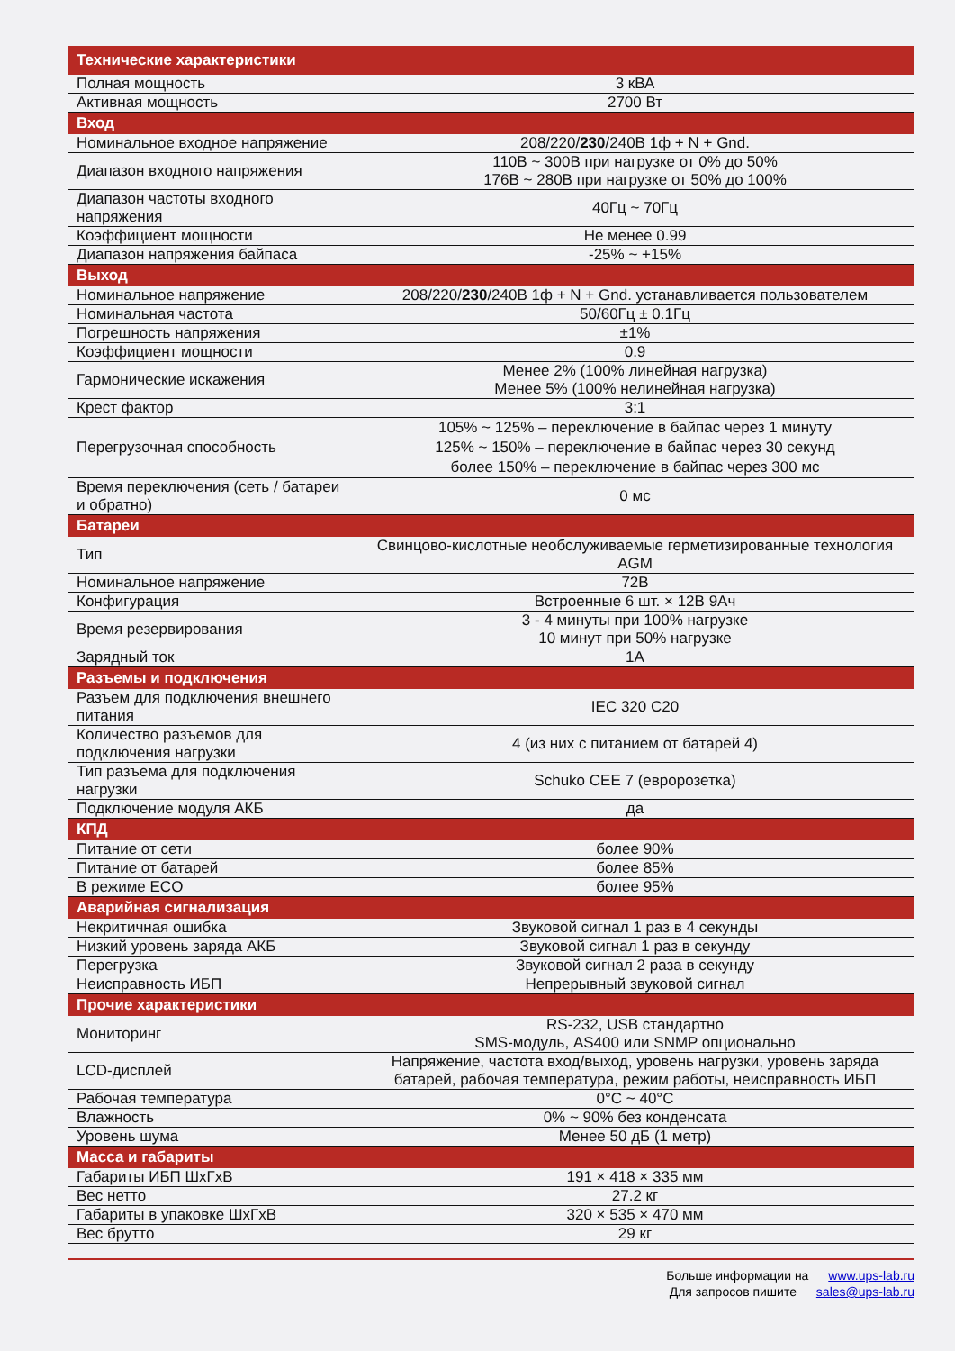| Технические характеристики | |
| --- | --- |
| Полная мощность | 3 кВА |
| Активная мощность | 2700 Вт |
| Вход | |
| Номинальное входное напряжение | 208/220/ 230 /240В 1ф + N + Gnd. |
| Диапазон входного напряжения | 110В ~ 300В при нагрузке от 0% до 50% 176В ~ 280В при нагрузке от 50% до 100% |
| Диапазон частоты входного напряжения | 40Гц ~ 70Гц |
| Коэффициент мощности | Не менее 0.99 |
| Диапазон напряжения байпаса | -25% ~ +15% |
| Выход | |
| Номинальное напряжение | 208/220/ 230 /240В 1ф + N + Gnd. устанавливается пользователем |
| Номинальная частота | 50/60Гц ± 0.1Гц |
| Погрешность напряжения | ±1% |
| Коэффициент мощности | 0.9 |
| Гармонические искажения | Менее 2% (100% линейная нагрузка) Менее 5% (100% нелинейная нагрузка) |
| Крест фактор | 3:1 |
| Перегрузочная способность | 105% ~ 125% – переключение в байпас через 1 минуту 125% ~ 150% – переключение в байпас через 30 секунд более 150% – переключение в байпас через 300 мс |
| Время переключения (сеть / батареи и обратно) | 0 мс |
| Батареи | |
| Тип | Свинцово-кислотные необслуживаемые герметизированные технология AGM |
| Номинальное напряжение | 72В |
| Конфигурация | Встроенные 6 шт. × 12В 9Ач |
| Время резервирования | 3 - 4 минуты при 100% нагрузке 10 минут при 50% нагрузке |
| Зарядный ток | 1А |
| Разъемы и подключения | |
| Разъем для подключения внешнего питания | IEC 320 C20 |
| Количество разъемов для подключения нагрузки | 4 (из них с питанием от батарей 4) |
| Тип разъема для подключения нагрузки | Schuko CEE 7 (евророзетка) |
| Подключение модуля АКБ | да |
| КПД | |
| Питание от сети | более 90% |
| Питание от батарей | более 85% |
| В режиме ECO | более 95% |
| Аварийная сигнализация | |
| Некритичная ошибка | Звуковой сигнал 1 раз в 4 секунды |
| Низкий уровень заряда АКБ | Звуковой сигнал 1 раз в секунду |
| Перегрузка | Звуковой сигнал 2 раза в секунду |
| Неисправность ИБП | Непрерывный звуковой сигнал |
| Прочие характеристики | |
| Мониторинг | RS-232, USB стандартно SMS-модуль, AS400 или SNMP опционально |
| LCD-дисплей | Напряжение, частота вход/выход, уровень нагрузки, уровень заряда батарей, рабочая температура, режим работы, неисправность ИБП |
| Рабочая температура | 0°C ~ 40°C |
| Влажность | 0% ~ 90% без конденсата |
| Уровень шума | Менее 50 дБ (1 метр) |
| Масса и габариты | |
| Габариты ИБП ШхГхВ | 191 × 418 × 335 мм |
| Вес нетто | 27.2 кг |
| Габариты в упаковке ШхГхВ | 320 × 535 × 470 мм |
| Вес брутто | 29 кг |
Больше информации на www.ups-lab.ru
Для запросов пишите sales@ups-lab.ru